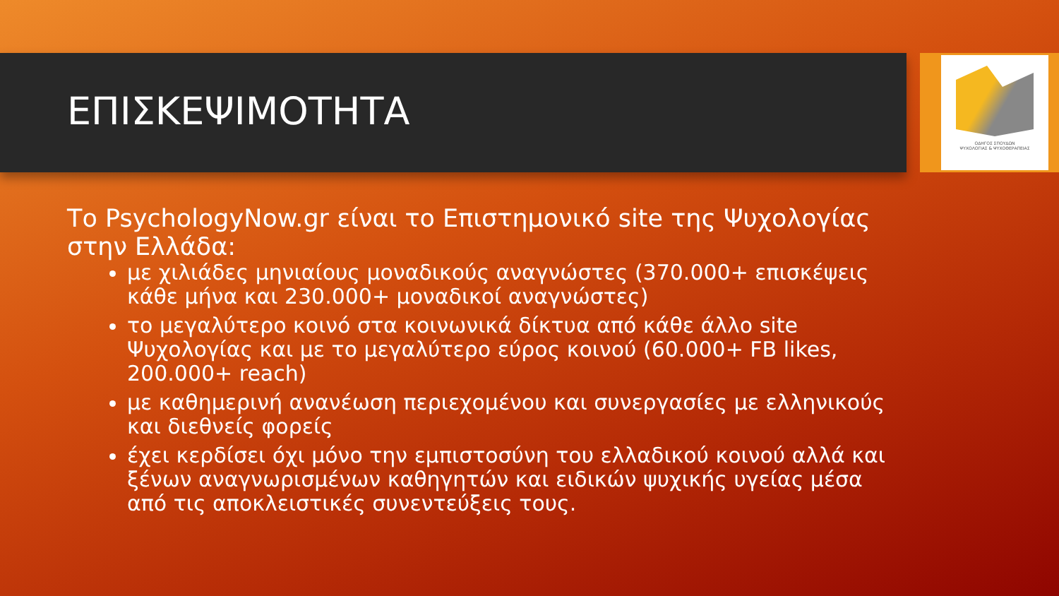ΟΔΗΓΟΣ ΣΠΟΥΔΩΝ
ΨΥΧΟΛΟΓΙΑΣ & ΨΥΧΟΘΕΡΑΠΕΙΑΣ
ΕΠΙΣΚΕΨΙΜΟΤΗΤΑ
Το PsychologyNow.gr είναι το Επιστημονικό site της Ψυχολογίας στην Ελλάδα:
με χιλιάδες μηνιαίους μοναδικούς αναγνώστες (370.000+ επισκέψεις κάθε μήνα και 230.000+ μοναδικοί αναγνώστες)
το μεγαλύτερο κοινό στα κοινωνικά δίκτυα από κάθε άλλο site Ψυχολογίας και με το μεγαλύτερο εύρος κοινού (60.000+ FB likes, 200.000+ reach)
με καθημερινή ανανέωση περιεχομένου και συνεργασίες με ελληνικούς και διεθνείς φορείς
έχει κερδίσει όχι μόνο την εμπιστοσύνη του ελλαδικού κοινού αλλά και ξένων αναγνωρισμένων καθηγητών και ειδικών ψυχικής υγείας μέσα από τις αποκλειστικές συνεντεύξεις τους.